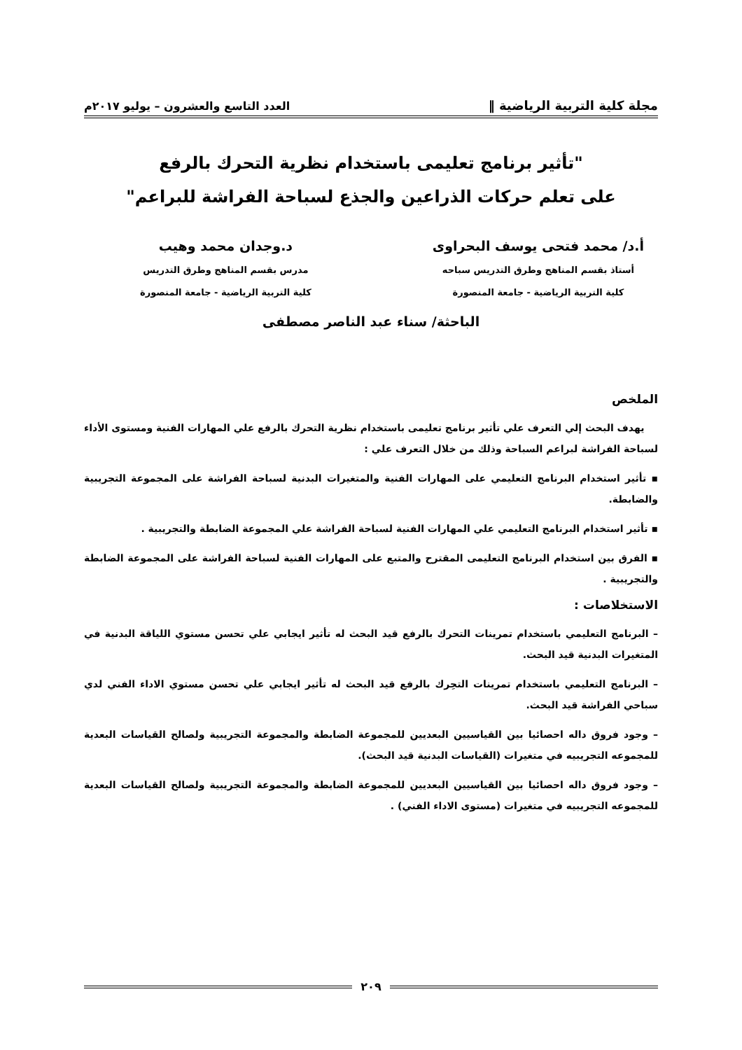مجلة كلية التربية الرياضية ‖ العدد التاسع والعشرون – يوليو ٢٠١٧م
"تأثير برنامج تعليمى باستخدام نظرية التحرك بالرفع
على تعلم حركات الذراعين والجذع لسباحة الفراشة للبراعم"
أ.د/ محمد فتحى يوسف البحراوى
أستاذ بقسم المناهج وطرق التدريس سباحه
كلية التربية الرياضية - جامعة المنصورة
د.وجدان محمد وهيب
مدرس بقسم المناهج وطرق التدريس
كلية التربية الرياضية - جامعة المنصورة
الباحثة/ سناء عبد الناصر مصطفى
الملخص
يهدف البحث إلي التعرف علي تأثير برنامج تعليمى باستخدام نظرية التحرك بالرفع علي المهارات الفنية ومستوى الأداء لسباحة الفراشة لبراعم السباحة وذلك من خلال التعرف علي :
▪ تأثير استخدام البرنامج التعليمي على المهارات الفنية والمتغيرات البدنية لسباحة الفراشة على المجموعة التجريبية والضابطة.
▪ تأثير استخدام البرنامج التعليمي علي المهارات الفنية لسباحة الفراشة علي المجموعة الضابطة والتجريبية .
▪ الفرق بين استخدام البرنامج التعليمى المقترح والمتبع على المهارات الفنية لسباحة الفراشة على المجموعة الضابطة والتجريبية .
الاستخلاصات :
– البرنامج التعليمي باستخدام تمرينات التحرك بالرفع قيد البحث له تأثير ايجابي علي تحسن مستوي اللياقة البدنية في المتغيرات البدنية قيد البحث.
– البرنامج التعليمي باستخدام تمرينات التحِرك بالرفع قيد البحث له تأثير ايجابي علي تحسن مستوي الاداء الفني لدي سباحي الفراشة قيد البحث.
– وجود فروق داله احصائيا بين القياسيين البعديين للمجموعة الضابطة والمجموعة التجريبية ولصالح القياسات البعدية للمجموعه التجريبيه في متغيرات (القياسات البدنية قيد البحث).
– وجود فروق داله احصائيا بين القياسيين البعديين للمجموعة الضابطة والمجموعة التجريبية ولصالح القياسات البعدية للمجموعه التجريبيه في متغيرات (مستوى الاداء الفني) .
٢٠٩